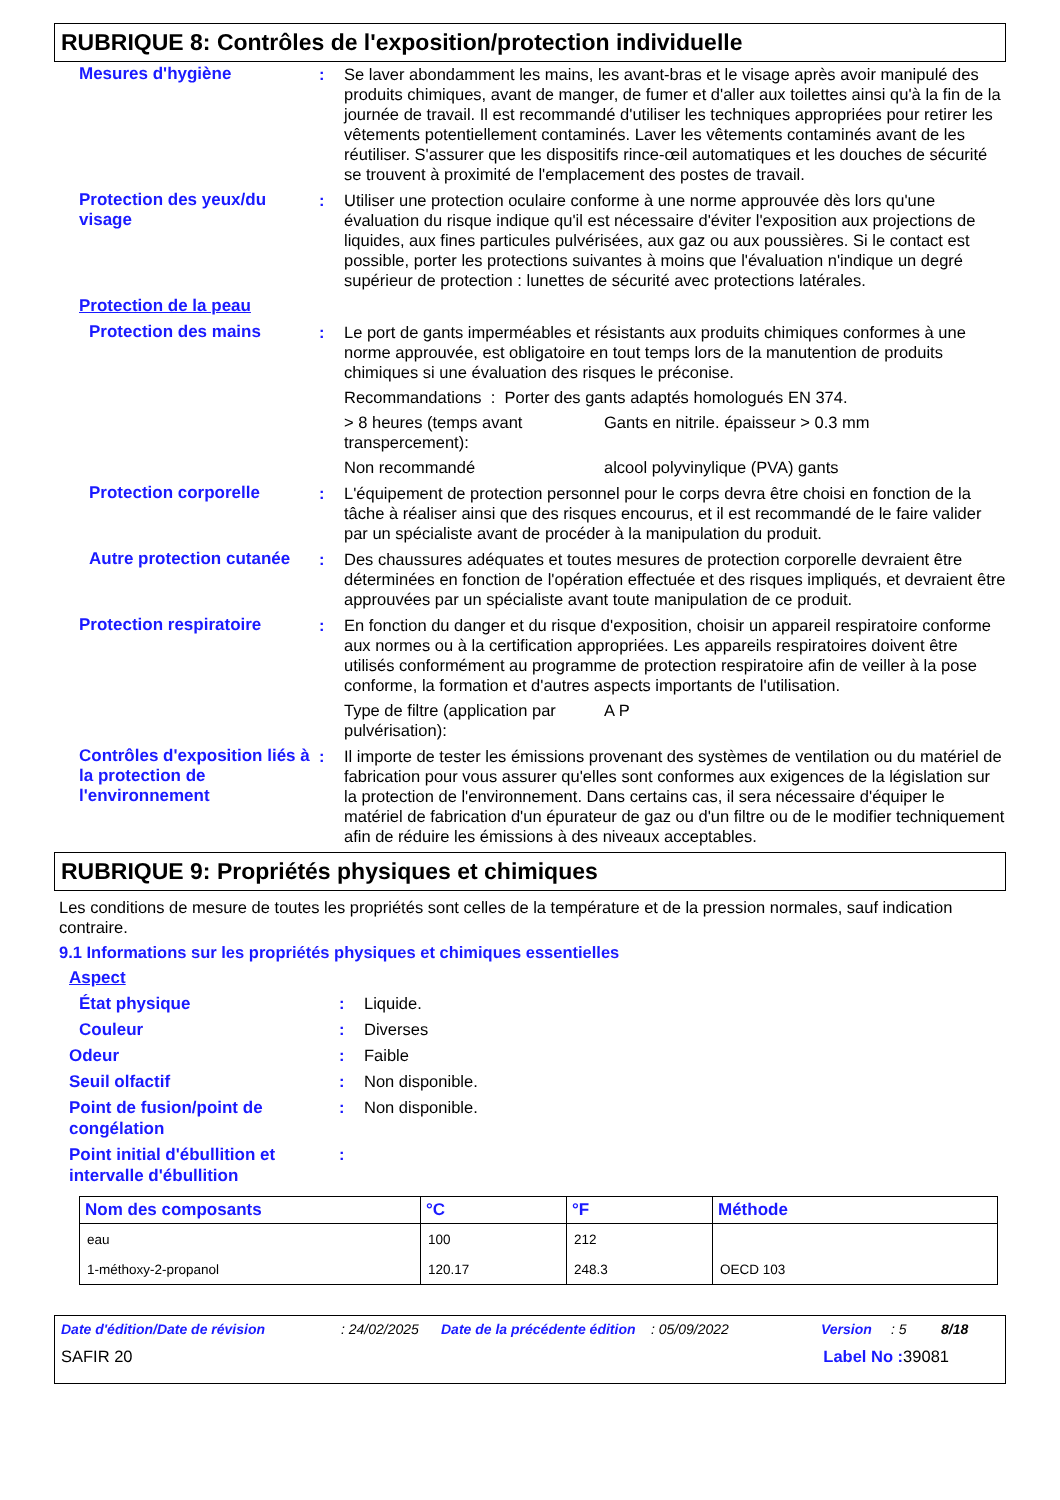RUBRIQUE 8: Contrôles de l'exposition/protection individuelle
Mesures d'hygiène : Se laver abondamment les mains, les avant-bras et le visage après avoir manipulé des produits chimiques, avant de manger, de fumer et d'aller aux toilettes ainsi qu'à la fin de la journée de travail. Il est recommandé d'utiliser les techniques appropriées pour retirer les vêtements potentiellement contaminés. Laver les vêtements contaminés avant de les réutiliser. S'assurer que les dispositifs rince-œil automatiques et les douches de sécurité se trouvent à proximité de l'emplacement des postes de travail.
Protection des yeux/du visage
: Utiliser une protection oculaire conforme à une norme approuvée dès lors qu'une évaluation du risque indique qu'il est nécessaire d'éviter l'exposition aux projections de liquides, aux fines particules pulvérisées, aux gaz ou aux poussières. Si le contact est possible, porter les protections suivantes à moins que l'évaluation n'indique un degré supérieur de protection : lunettes de sécurité avec protections latérales.
Protection de la peau
Protection des mains : Le port de gants imperméables et résistants aux produits chimiques conformes à une norme approuvée, est obligatoire en tout temps lors de la manutention de produits chimiques si une évaluation des risques le préconise.
Recommandations : Porter des gants adaptés homologués EN 374.
> 8 heures (temps avant transpercement):
Gants en nitrile. épaisseur > 0.3 mm
Non recommandé alcool polyvinylique (PVA) gants
Protection corporelle : L'équipement de protection personnel pour le corps devra être choisi en fonction de la tâche à réaliser ainsi que des risques encourus, et il est recommandé de le faire valider par un spécialiste avant de procéder à la manipulation du produit.
Autre protection cutanée
: Des chaussures adéquates et toutes mesures de protection corporelle devraient être déterminées en fonction de l'opération effectuée et des risques impliqués, et devraient être approuvées par un spécialiste avant toute manipulation de ce produit.
Protection respiratoire : En fonction du danger et du risque d'exposition, choisir un appareil respiratoire conforme aux normes ou à la certification appropriées. Les appareils respiratoires doivent être utilisés conformément au programme de protection respiratoire afin de veiller à la pose conforme, la formation et d'autres aspects importants de l'utilisation.
Type de filtre (application par pulvérisation):
A P
Contrôles d'exposition liés à la protection de l'environnement
: Il importe de tester les émissions provenant des systèmes de ventilation ou du matériel de fabrication pour vous assurer qu'elles sont conformes aux exigences de la législation sur la protection de l'environnement. Dans certains cas, il sera nécessaire d'équiper le matériel de fabrication d'un épurateur de gaz ou d'un filtre ou de le modifier techniquement afin de réduire les émissions à des niveaux acceptables.
RUBRIQUE 9: Propriétés physiques et chimiques
Les conditions de mesure de toutes les propriétés sont celles de la température et de la pression normales, sauf indication contraire.
9.1 Informations sur les propriétés physiques et chimiques essentielles
Aspect
État physique : Liquide.
Couleur : Diverses
Odeur : Faible
Seuil olfactif : Non disponible.
Point de fusion/point de congélation
: Non disponible.
Point initial d'ébullition et intervalle d'ébullition
:
| Nom des composants | °C | °F | Méthode |
| --- | --- | --- | --- |
| eau | 100 | 212 | |
| 1-méthoxy-2-propanol | 120.17 | 248.3 | OECD 103 |
Date d'édition/Date de révision: 24/02/2025 Date de la précédente édition: 05/09/2022 Version: 5 8/18
SAFIR 20 Label No : 39081